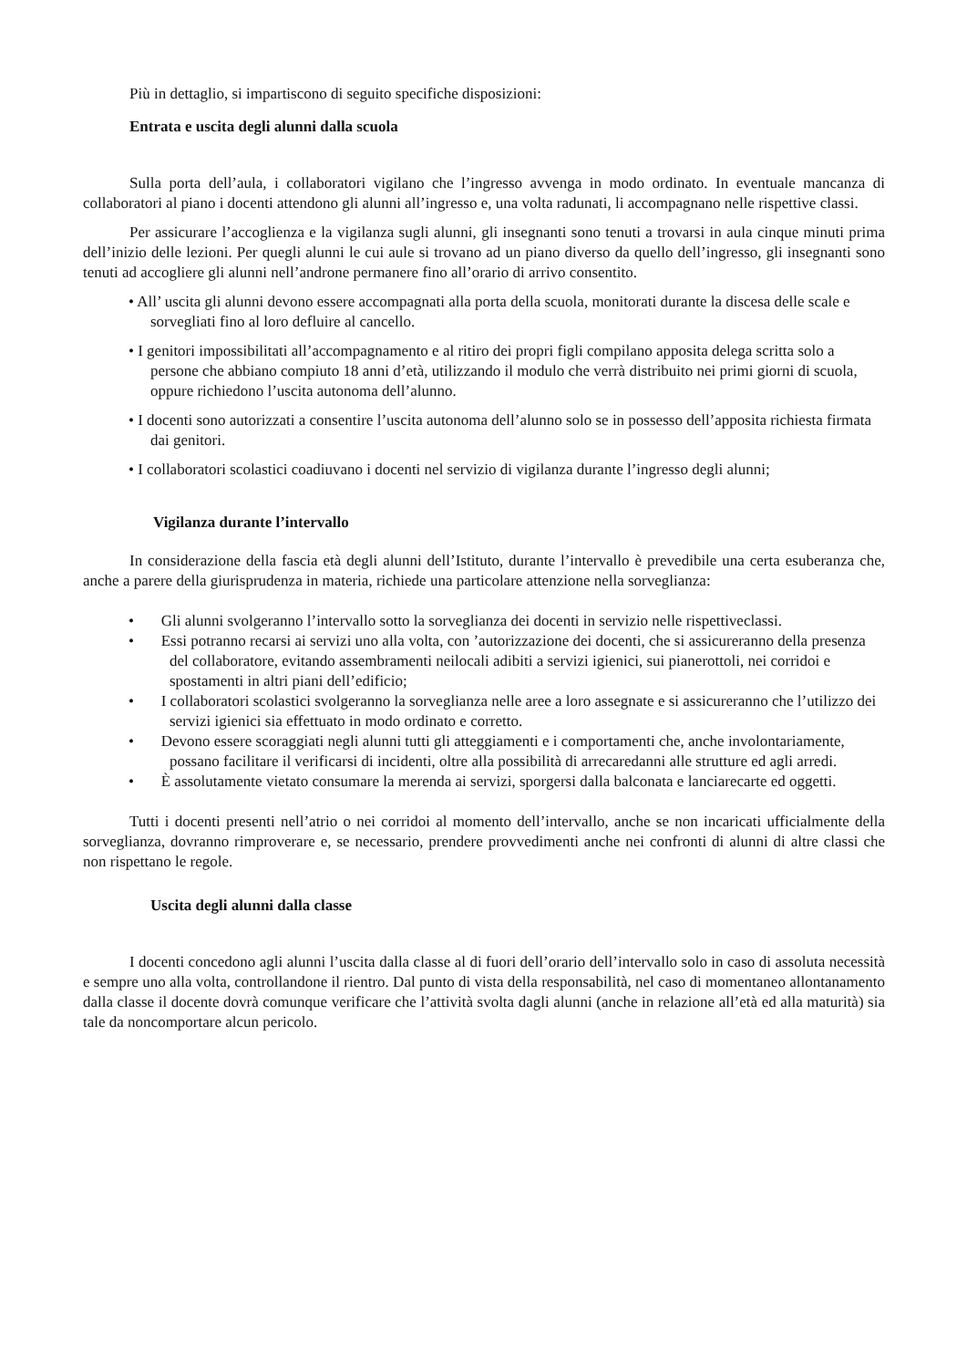Più in dettaglio, si impartiscono di seguito specifiche disposizioni:
Entrata e uscita degli alunni dalla scuola
Sulla porta dell’aula, i collaboratori vigilano che l’ingresso avvenga in modo ordinato. In eventuale mancanza di collaboratori al piano i docenti attendono gli alunni all’ingresso e, una volta radunati, li accompagnano nelle rispettive classi.
Per assicurare l’accoglienza e la vigilanza sugli alunni, gli insegnanti sono tenuti a trovarsi in aula cinque minuti prima dell’inizio delle lezioni. Per quegli alunni le cui aule si trovano ad un piano diverso da quello dell’ingresso, gli insegnanti sono tenuti ad accogliere gli alunni nell’androne permanere fino all’orario di arrivo consentito.
• All’ uscita gli alunni devono essere accompagnati alla porta della scuola, monitorati durante la discesa delle scale e sorvegliati fino al loro defluire al cancello.
• I genitori impossibilitati all’accompagnamento e al ritiro dei propri figli compilano apposita delega scritta solo a persone che abbiano compiuto 18 anni d’età, utilizzando il modulo che verrà distribuito nei primi giorni di scuola, oppure richiedono l’uscita autonoma dell’alunno.
• I docenti sono autorizzati a consentire l’uscita autonoma dell’alunno solo se in possesso dell’apposita richiesta firmata dai genitori.
• I collaboratori scolastici coadiuvano i docenti nel servizio di vigilanza durante l’ingresso degli alunni;
Vigilanza durante l’intervallo
In considerazione della fascia età degli alunni dell’Istituto, durante l’intervallo è prevedibile una certa esuberanza che, anche a parere della giurisprudenza in materia, richiede una particolare attenzione nella sorveglianza:
• Gli alunni svolgeranno l’intervallo sotto la sorveglianza dei docenti in servizio nelle rispettiveclassi.
• Essi potranno recarsi ai servizi uno alla volta, con ’autorizzazione dei docenti, che si assicureranno della presenza del collaboratore, evitando assembramenti neilocali adibiti a servizi igienici, sui pianerottoli, nei corridoi e spostamenti in altri piani dell’edificio;
• I collaboratori scolastici svolgeranno la sorveglianza nelle aree a loro assegnate e si assicureranno che l’utilizzo dei servizi igienici sia effettuato in modo ordinato e corretto.
• Devono essere scoraggiati negli alunni tutti gli atteggiamenti e i comportamenti che, anche involontariamente, possano facilitare il verificarsi di incidenti, oltre alla possibilità di arrecaredanni alle strutture ed agli arredi.
• È assolutamente vietato consumare la merenda ai servizi, sporgersi dalla balconata e lanciarecarte ed oggetti.
Tutti i docenti presenti nell’atrio o nei corridoi al momento dell’intervallo, anche se non incaricati ufficialmente della sorveglianza, dovranno rimproverare e, se necessario, prendere provvedimenti anche nei confronti di alunni di altre classi che non rispettano le regole.
Uscita degli alunni dalla classe
I docenti concedono agli alunni l’uscita dalla classe al di fuori dell’orario dell’intervallo solo in caso di assoluta necessità e sempre uno alla volta, controllandone il rientro. Dal punto di vista della responsabilità, nel caso di momentaneo allontanamento dalla classe il docente dovrà comunque verificare che l’attività svolta dagli alunni (anche in relazione all’età ed alla maturità) sia tale da noncomportare alcun pericolo.